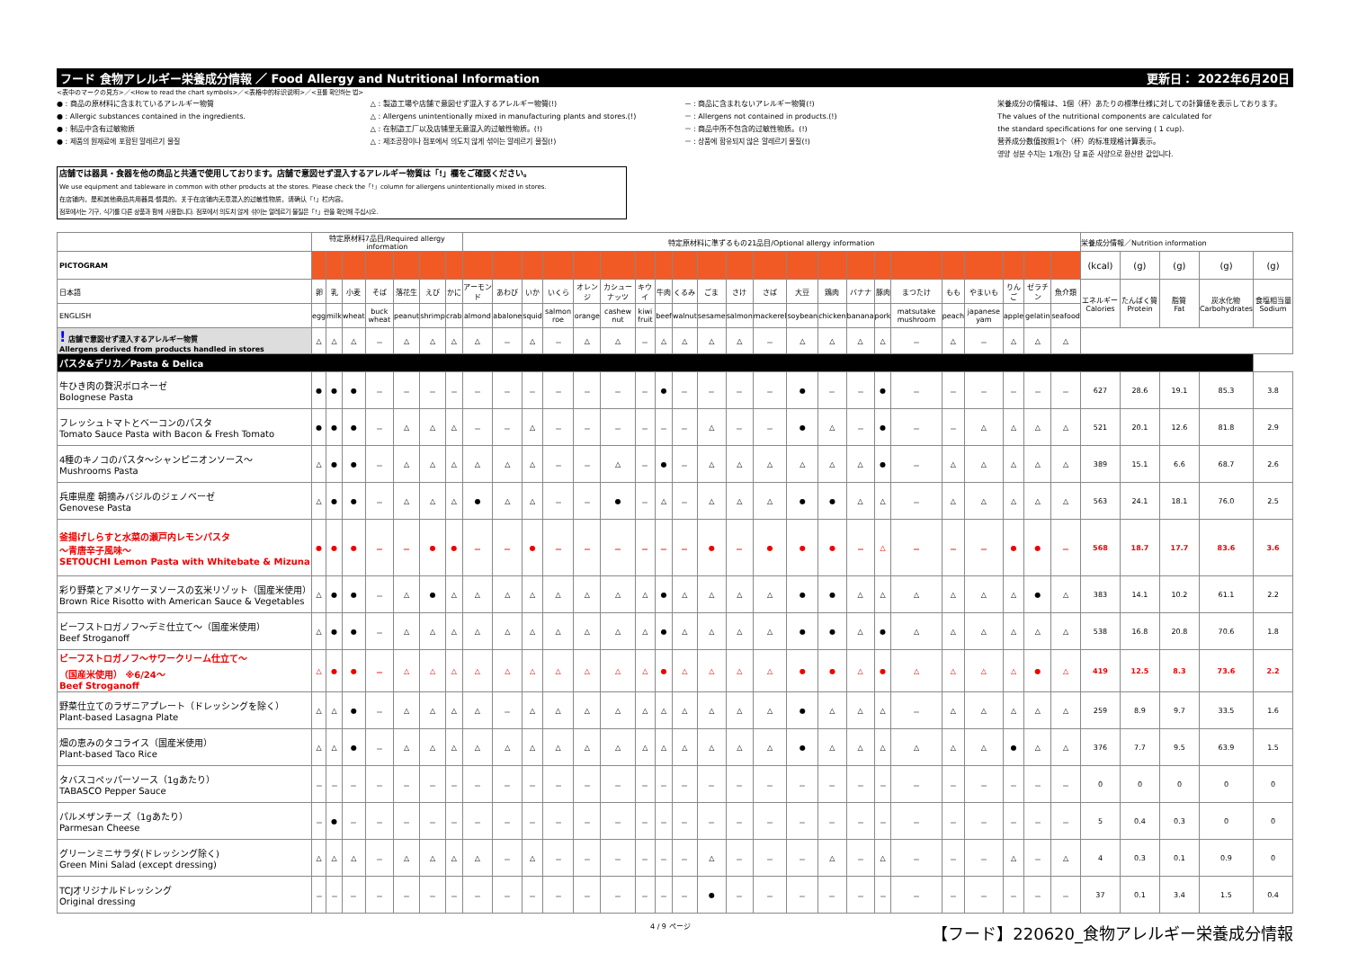フード 食物アレルギー栄養成分情報 ／ Food Allergy and Nutritional Information 更新日： 2022年6月20日
<表中のマークの見方>／<How to read the chart symbols>／<表格中的标识说明>／<표를 확인하는 법>
● : 商品の原材料に含まれているアレルギー物質
● : Allergic substances contained in the ingredients.
● : 制品中含有过敏物质
● : 제품의 원재료에 포함된 알레르기 물질
△ : 製造工場や店舗で意図せず混入するアレルギー物質(!)
△ : Allergens unintentionally mixed in manufacturing plants and stores.(!)
△ : 在制造工厂以及店铺里无意混入的过敏性物质。(!)
△ : 제조공장이나 점포에서 의도치 않게 섞이는 알레르기 물질(!)
－ : 商品に含まれないアレルギー物質(!)
－ : Allergens not contained in products.(!)
－ : 商品中所不包含的过敏性物质。(!)
－ : 상품에 함유되지 않은 알레르기 물질(!)
栄養成分の情報は、1個（杯）あたりの標準仕様に対しての計算値を表示しております。
The values of the nutritional components are calculated for
the standard specifications for one serving ( 1 cup).
营养成分数值按照1个（杯）的标准规格计算表示。
영양 성분 수치는 1개(잔) 당 표준 사양으로 환산한 값입니다.
店舗では器具・食器を他の商品と共通で使用しております。店舗で意図せず混入するアレルギー物質は「!」欄をご確認ください。
We use equipment and tableware in common with other products at the stores. Please check the「!」column for allergens unintentionally mixed in stores.
在店铺内，是和其他商品共用器具·餐具的。关于在店铺内无意混入的过敏性物质，请确认「!」栏内容。
점포에서는 기구, 식기를 다른 상품과 함께 사용합니다. 점포에서 의도치 않게 섞이는 알레르기 물질은「!」란을 확인해 주십시오.
| | 特定原材料7品目/Required allergy information | | | | | | | 特定原材料に準ずるもの21品目/Optional allergy information | | | | | | | | | | | | | | | | | | | | | | 栄養成分情報／Nutrition information | | | | |
| --- | --- | --- | --- | --- | --- | --- | --- | --- | --- | --- | --- | --- | --- | --- | --- | --- | --- | --- | --- | --- | --- | --- | --- | --- | --- | --- | --- | --- | --- | --- | --- | --- | --- | --- |
| PICTOGRAM | | | | | | | | | | | | | | | | | | | | | | | | | | | | | | (kcal) | (g) | (g) | (g) | (g) |
| 日本語 | 卵 | 乳 | 小麦 | そば | 落花生 | えび | かに | アーモンド | あわび | いか | いくら | オレンジ | カシューナッツ | キウイ | 牛肉 | くるみ | ごま | さけ | さば | 大豆 | 鶏肉 | バナナ | 豚肉 | まつたけ | もも | やまいも | りんご | ゼラチン | 魚介類 | エネルギー Calories | たんぱく質 Protein | 脂質 Fat | 炭水化物 Carbohydrates | 食塩相当量 Sodium |
| ENGLISH | egg | milk | wheat | buck wheat | peanut | shrimp | crab | almond | abalone | squid | salmon roe | orange | cashew nut | kiwi fruit | beef | walnut | sesame | salmon | mackerel | soybean | chicken | banana | pork | matsutake mushroom | peach | japanese yam | apple | gelatin | seafood | | | | | |
| ! 店舗で意図せず混入するアレルギー物質 Allergens derived from products handled in stores | △ | △ | △ | － | △ | △ | △ | △ | － | △ | － | △ | △ | － | △ | △ | △ | △ | － | △ | △ | △ | △ | － | △ | － | △ | △ | △ | | | | | |
| パスタ&デリカ／Pasta & Delica | | | | | | | | | | | | | | | | | | | | | | | | | | | | | | | | | | |
| 牛ひき肉の贅沢ボロネーゼ Bolognese Pasta | ● | ● | ● | － | － | － | － | － | － | － | － | － | － | － | ● | － | － | － | － | ● | － | － | ● | － | － | － | － | － | － | 627 | 28.6 | 19.1 | 85.3 | 3.8 |
| フレッシュトマトとベーコンのパスタ Tomato Sauce Pasta with Bacon & Fresh Tomato | ● | ● | ● | － | △ | △ | △ | － | － | △ | － | － | － | － | － | － | △ | － | － | ● | △ | － | ● | － | － | △ | △ | △ | △ | 521 | 20.1 | 12.6 | 81.8 | 2.9 |
| 4種のキノコのパスタ～シャンピニオンソース～ Mushrooms Pasta | △ | ● | ● | － | △ | △ | △ | △ | △ | △ | － | － | △ | － | ● | － | △ | △ | △ | △ | △ | △ | ● | － | △ | △ | △ | △ | △ | 389 | 15.1 | 6.6 | 68.7 | 2.6 |
| 兵庫県産 朝摘みバジルのジェノベーゼ Genovese Pasta | △ | ● | ● | － | △ | △ | △ | ● | △ | △ | － | － | ● | － | △ | － | △ | △ | △ | ● | ● | △ | △ | － | △ | △ | △ | △ | △ | 563 | 24.1 | 18.1 | 76.0 | 2.5 |
| 釜揚げしらすと水菜の瀬戸内レモンパスタ ～青唐辛子風味～ SETOUCHI Lemon Pasta with Whitebate & Mizuna | ● | ● | ● | － | － | ● | ● | － | － | ● | － | － | － | － | － | － | ● | － | ● | ● | ● | － | △ | － | － | － | ● | ● | － | 568 | 18.7 | 17.7 | 83.6 | 3.6 |
| 彩り野菜とアメリケーヌソースの玄米リゾット（国産米使用） Brown Rice Risotto with American Sauce & Vegetables | △ | ● | ● | － | △ | ● | △ | △ | △ | △ | △ | △ | △ | △ | ● | △ | △ | △ | △ | ● | ● | △ | △ | △ | △ | △ | △ | ● | △ | 383 | 14.1 | 10.2 | 61.1 | 2.2 |
| ビーフストロガノフ～デミ仕立て～（国産米使用） Beef Stroganoff | △ | ● | ● | － | △ | △ | △ | △ | △ | △ | △ | △ | △ | △ | ● | △ | △ | △ | △ | ● | ● | △ | ● | △ | △ | △ | △ | △ | △ | 538 | 16.8 | 20.8 | 70.6 | 1.8 |
| ビーフストロガノフ～サワークリーム仕立て～ （国産米使用） ※6/24～ Beef Stroganoff | △ | ● | ● | － | △ | △ | △ | △ | △ | △ | △ | △ | △ | △ | ● | △ | △ | △ | △ | ● | ● | △ | ● | △ | △ | △ | △ | ● | △ | 419 | 12.5 | 8.3 | 73.6 | 2.2 |
| 野菜仕立てのラザニアプレート（ドレッシングを除く） Plant-based Lasagna Plate | △ | △ | ● | － | △ | △ | △ | △ | － | △ | △ | △ | △ | △ | △ | △ | △ | △ | △ | ● | △ | △ | △ | － | △ | △ | △ | △ | △ | 259 | 8.9 | 9.7 | 33.5 | 1.6 |
| 畑の恵みのタコライス（国産米使用） Plant-based Taco Rice | △ | △ | ● | － | △ | △ | △ | △ | △ | △ | △ | △ | △ | △ | △ | △ | △ | △ | △ | ● | △ | △ | △ | △ | △ | △ | ● | △ | △ | 376 | 7.7 | 9.5 | 63.9 | 1.5 |
| タバスコペッパーソース（1gあたり） TABASCO Pepper Sauce | － | － | － | － | － | － | － | － | － | － | － | － | － | － | － | － | － | － | － | － | － | － | － | － | － | － | － | － | － | 0 | 0 | 0 | 0 | 0 |
| パルメザンチーズ（1gあたり） Parmesan Cheese | － | ● | － | － | － | － | － | － | － | － | － | － | － | － | － | － | － | － | － | － | － | － | － | － | － | － | － | － | － | 5 | 0.4 | 0.3 | 0 | 0 |
| グリーンミニサラダ(ドレッシング除く) Green Mini Salad (except dressing) | △ | △ | △ | － | △ | △ | △ | △ | － | △ | － | － | － | － | － | － | △ | － | － | － | △ | － | △ | － | － | － | △ | － | △ | 4 | 0.3 | 0.1 | 0.9 | 0 |
| TCJオリジナルドレッシング Original dressing | － | － | － | － | － | － | － | － | － | － | － | － | － | － | － | － | ● | － | － | － | － | － | － | － | － | － | － | － | － | 37 | 0.1 | 3.4 | 1.5 | 0.4 |
4 / 9 ページ 【フード】220620_食物アレルギー栄養成分情報